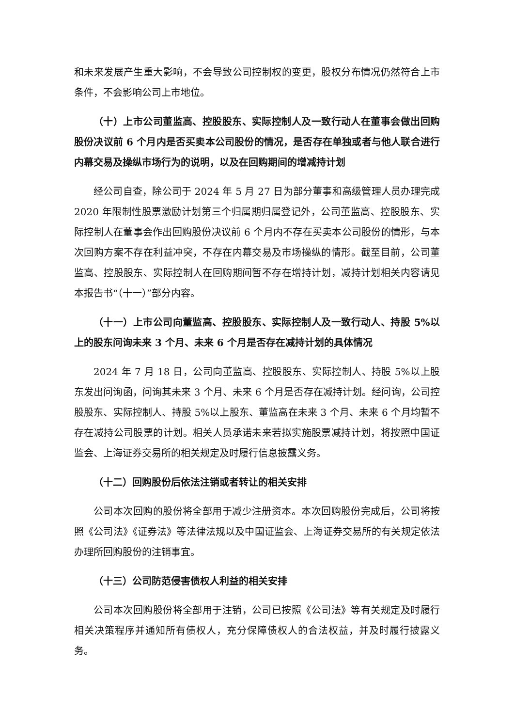和未来发展产生重大影响，不会导致公司控制权的变更，股权分布情况仍然符合上市条件，不会影响公司上市地位。
（十）上市公司董监高、控股股东、实际控制人及一致行动人在董事会做出回购股份决议前 6 个月内是否买卖本公司股份的情况，是否存在单独或者与他人联合进行内幕交易及操纵市场行为的说明，以及在回购期间的增减持计划
经公司自查，除公司于 2024 年 5 月 27 日为部分董事和高级管理人员办理完成 2020 年限制性股票激励计划第三个归属期归属登记外，公司董监高、控股股东、实际控制人在董事会作出回购股份决议前 6 个月内不存在买卖本公司股份的情形，与本次回购方案不存在利益冲突，不存在内幕交易及市场操纵的情形。截至目前，公司董监高、控股股东、实际控制人在回购期间暂不存在增持计划，减持计划相关内容请见本报告书“（十一）”部分内容。
（十一）上市公司向董监高、控股股东、实际控制人及一致行动人、持股 5%以上的股东问询未来 3 个月、未来 6 个月是否存在减持计划的具体情况
2024 年 7 月 18 日，公司向董监高、控股股东、实际控制人、持股 5%以上股东发出问询函，问询其未来 3 个月、未来 6 个月是否存在减持计划。经问询，公司控股股东、实际控制人、持股 5%以上股东、董监高在未来 3 个月、未来 6 个月均暂不存在减持公司股票的计划。相关人员承诺未来若拟实施股票减持计划，将按照中国证监会、上海证券交易所的相关规定及时履行信息披露义务。
（十二）回购股份后依法注销或者转让的相关安排
公司本次回购的股份将全部用于减少注册资本。本次回购股份完成后，公司将按照《公司法》《证券法》等法律法规以及中国证监会、上海证券交易所的有关规定依法办理所回购股份的注销事宜。
（十三）公司防范侵害债权人利益的相关安排
公司本次回购股份将全部用于注销，公司已按照《公司法》等有关规定及时履行相关决策程序并通知所有债权人，充分保障债权人的合法权益，并及时履行披露义务。